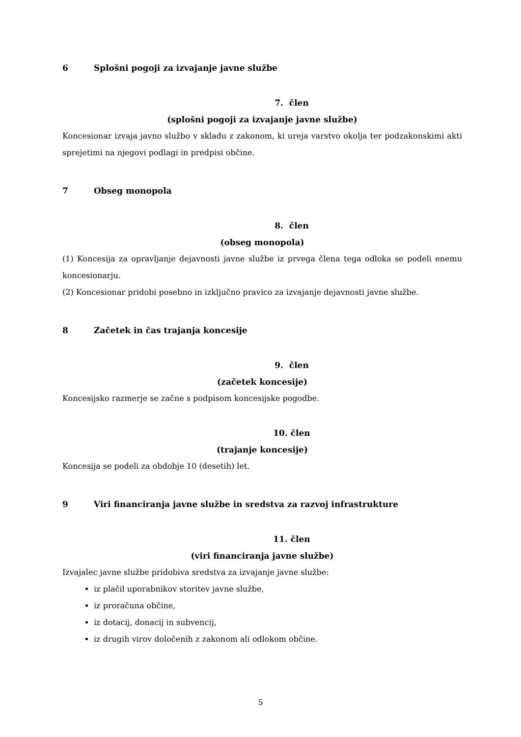6 Splošni pogoji za izvajanje javne službe
7. člen
(splošni pogoji za izvajanje javne službe)
Koncesionar izvaja javno službo v skladu z zakonom, ki ureja varstvo okolja ter podzakonskimi akti sprejetimi na njegovi podlagi in predpisi občine.
7 Obseg monopola
8. člen
(obseg monopola)
(1) Koncesija za opravljanje dejavnosti javne službe iz prvega člena tega odloka se podeli enemu koncesionarju.
(2) Koncesionar pridobi posebno in izključno pravico za izvajanje dejavnosti javne službe.
8 Začetek in čas trajanja koncesije
9. člen
(začetek koncesije)
Koncesijsko razmerje se začne s podpisom koncesijske pogodbe.
10. člen
(trajanje koncesije)
Koncesija se podeli za obdobje 10 (desetih) let.
9 Viri financiranja javne službe in sredstva za razvoj infrastrukture
11. člen
(viri financiranja javne službe)
Izvajalec javne službe pridobiva sredstva za izvajanje javne službe:
iz plačil uporabnikov storitev javne službe,
iz proračuna občine,
iz dotacij, donacij in subvencij,
iz drugih virov določenih z zakonom ali odlokom občine.
5